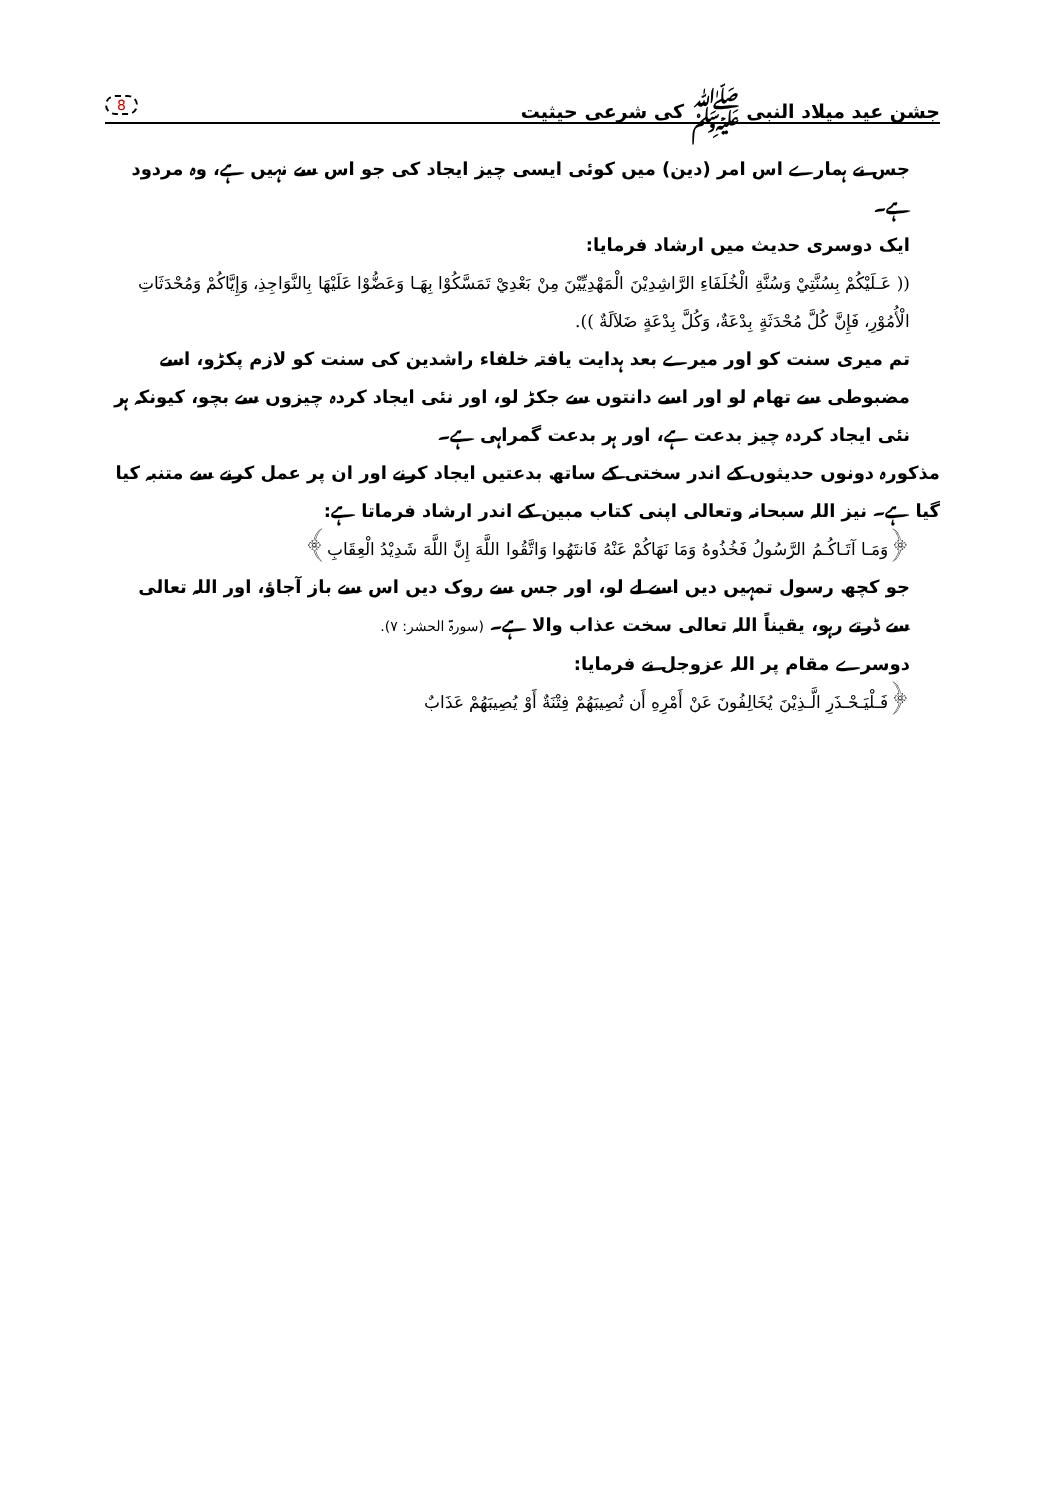جشن عید میلاد النبی ﷺ کی شرعی حیثیت 8
جس نے ہمارے اس امر (دین) میں کوئی ایسی چیز ایجاد کی جو اس سے نہیں ہے، وہ مردود ہے۔
ایک دوسری حدیث میں ارشاد فرمایا:
(( عَـلَيْكُمْ بِسُنَّتِيْ وَسُنَّةِ الْخُلَفَاءِ الرَّاشِدِيْنَ الْمَهْدِيِّيْنَ مِنْ بَعْدِيْ تَمَسَّكُوْا بِهَـا وَعَضُّوْا عَلَيْهَا بِالنَّوَاجِذِ، وَإِيَّاكُمْ وَمُحْدَثَاتِ الْأُمُوْرِ، فَإِنَّ كُلَّ مُحْدَثَةٍ بِدْعَةٌ، وَكُلَّ بِدْعَةٍ ضَلاَلَةٌ )).
تم میری سنت کو اور میرے بعد ہدایت یافتہ خلفاء راشدین کی سنت کو لازم پکڑو، اسے مضبوطی سے تھام لو اور اسے دانتوں سے جکڑ لو، اور نئی ایجاد کردہ چیزوں سے بچو، کیونکہ ہر نئی ایجاد کردہ چیز بدعت ہے، اور ہر بدعت گمراہی ہے۔
مذکورہ دونوں حدیثوں کے اندر سختی کے ساتھ بدعتیں ایجاد کرنے اور ان پر عمل کرنے سے متنبہ کیا گیا ہے۔ نیز اللہ سبحانہ وتعالی اپنی کتاب مبین کے اندر ارشاد فرماتا ہے:
﴿وَمَـا آتَـاكُـمُ الرَّسُولُ فَخُذُوهُ وَمَا نَهَاكُمْ عَنْهُ فَانتَهُوا وَاتَّقُوا اللَّهَ إِنَّ اللَّهَ شَدِيْدُ الْعِقَابِ﴾
جو کچھ رسول تمہیں دیں اسے لے لو، اور جس سے روک دیں اس سے باز آجاؤ، اور اللہ تعالی سے ڈرتے رہو، یقیناً اللہ تعالی سخت عذاب والا ہے۔ (سورۃ الحشر: ۷).
دوسرے مقام پر اللہ عزوجل نے فرمایا:
﴿فَـلْيَـحْـذَرِ الَّـذِيْنَ يُخَالِفُونَ عَنْ أَمْرِهِ أَن تُصِيبَهُمْ فِتْنَةٌ أَوْ يُصِيبَهُمْ عَذَابٌ